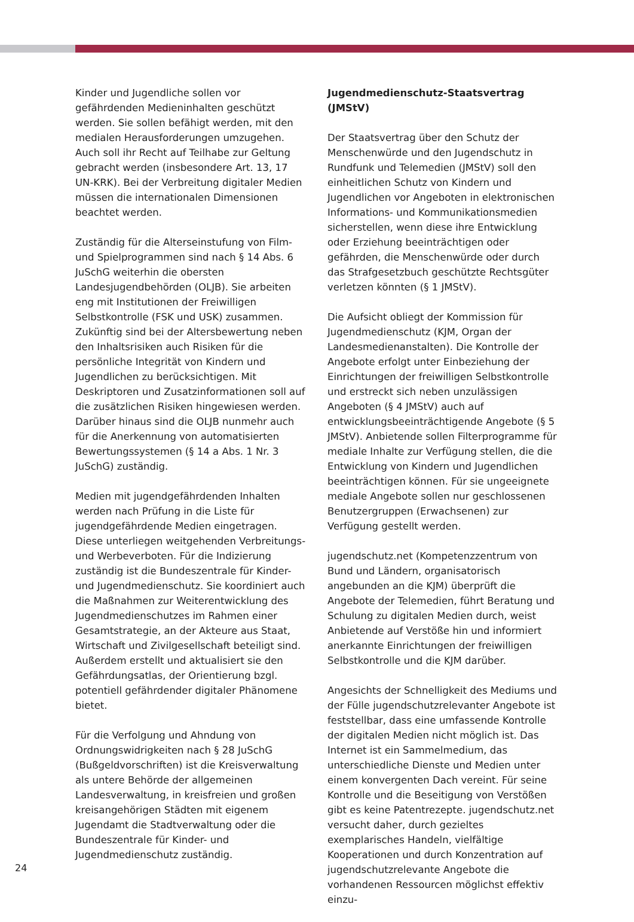Kinder und Jugendliche sollen vor gefährdenden Medieninhalten geschützt werden. Sie sollen befähigt werden, mit den medialen Herausforderungen umzugehen. Auch soll ihr Recht auf Teilhabe zur Geltung gebracht werden (insbesondere Art. 13, 17 UN-KRK). Bei der Verbreitung digitaler Medien müssen die internationalen Dimensionen beachtet werden.
Zuständig für die Alterseinstufung von Film- und Spielprogrammen sind nach § 14 Abs. 6 JuSchG weiterhin die obersten Landesjugendbehörden (OLJB). Sie arbeiten eng mit Institutionen der Freiwilligen Selbstkontrolle (FSK und USK) zusammen. Zukünftig sind bei der Altersbewertung neben den Inhaltsrisiken auch Risiken für die persönliche Integrität von Kindern und Jugendlichen zu berücksichtigen. Mit Deskriptoren und Zusatzinformationen soll auf die zusätzlichen Risiken hingewiesen werden. Darüber hinaus sind die OLJB nunmehr auch für die Anerkennung von automatisierten Bewertungssystemen (§ 14 a Abs. 1 Nr. 3 JuSchG) zuständig.
Medien mit jugendgefährdenden Inhalten werden nach Prüfung in die Liste für jugendgefährdende Medien eingetragen. Diese unterliegen weitgehenden Verbreitungs- und Werbeverboten. Für die Indizierung zuständig ist die Bundeszentrale für Kinder- und Jugendmedienschutz. Sie koordiniert auch die Maßnahmen zur Weiterentwicklung des Jugendmedienschutzes im Rahmen einer Gesamtstrategie, an der Akteure aus Staat, Wirtschaft und Zivilgesellschaft beteiligt sind. Außerdem erstellt und aktualisiert sie den Gefährdungsatlas, der Orientierung bzgl. potentiell gefährdender digitaler Phänomene bietet.
Für die Verfolgung und Ahndung von Ordnungswidrigkeiten nach § 28 JuSchG (Bußgeldvorschriften) ist die Kreisverwaltung als untere Behörde der allgemeinen Landesverwaltung, in kreisfreien und großen kreisangehörigen Städten mit eigenem Jugendamt die Stadtverwaltung oder die Bundeszentrale für Kinder- und Jugendmedienschutz zuständig.
Jugendmedienschutz-Staatsvertrag (JMStV)
Der Staatsvertrag über den Schutz der Menschenwürde und den Jugendschutz in Rundfunk und Telemedien (JMStV) soll den einheitlichen Schutz von Kindern und Jugendlichen vor Angeboten in elektronischen Informations- und Kommunikationsmedien sicherstellen, wenn diese ihre Entwicklung oder Erziehung beeinträchtigen oder gefährden, die Menschenwürde oder durch das Strafgesetzbuch geschützte Rechtsgüter verletzen könnten (§ 1 JMStV).
Die Aufsicht obliegt der Kommission für Jugendmedienschutz (KJM, Organ der Landesmedienanstalten). Die Kontrolle der Angebote erfolgt unter Einbeziehung der Einrichtungen der freiwilligen Selbstkontrolle und erstreckt sich neben unzulässigen Angeboten (§ 4 JMStV) auch auf entwicklungsbeeinträchtigende Angebote (§ 5 JMStV). Anbietende sollen Filterprogramme für mediale Inhalte zur Verfügung stellen, die die Entwicklung von Kindern und Jugendlichen beeinträchtigen können. Für sie ungeeignete mediale Angebote sollen nur geschlossenen Benutzergruppen (Erwachsenen) zur Verfügung gestellt werden.
jugendschutz.net (Kompetenzzentrum von Bund und Ländern, organisatorisch angebunden an die KJM) überprüft die Angebote der Telemedien, führt Beratung und Schulung zu digitalen Medien durch, weist Anbietende auf Verstöße hin und informiert anerkannte Einrichtungen der freiwilligen Selbstkontrolle und die KJM darüber.
Angesichts der Schnelligkeit des Mediums und der Fülle jugendschutzrelevanter Angebote ist feststellbar, dass eine umfassende Kontrolle der digitalen Medien nicht möglich ist. Das Internet ist ein Sammelmedium, das unterschiedliche Dienste und Medien unter einem konvergenten Dach vereint. Für seine Kontrolle und die Beseitigung von Verstößen gibt es keine Patentrezepte. jugendschutz.net versucht daher, durch gezieltes exemplarisches Handeln, vielfältige Kooperationen und durch Konzentration auf jugendschutzrelevante Angebote die vorhandenen Ressourcen möglichst effektiv einzu-
24